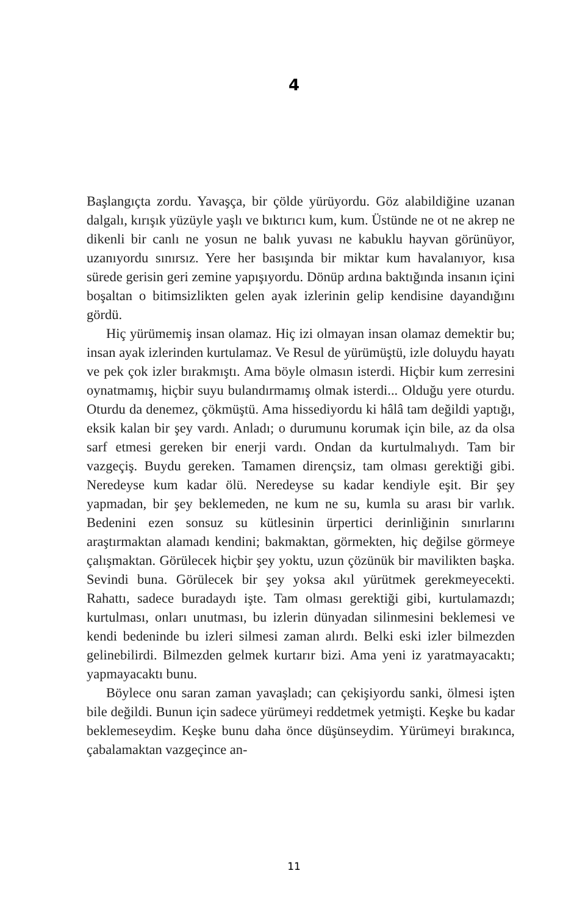4
Başlangıçta zordu. Yavaşça, bir çölde yürüyordu. Göz alabildiğine uzanan dalgalı, kırışık yüzüyle yaşlı ve bıktırıcı kum, kum. Üstünde ne ot ne akrep ne dikenli bir canlı ne yosun ne balık yuvası ne kabuklu hayvan görünüyor, uzanıyordu sınırsız. Yere her basışında bir miktar kum havalanıyor, kısa sürede gerisin geri zemine yapışıyordu. Dönüp ardına baktığında insanın içini boşaltan o bitimsizlikten gelen ayak izlerinin gelip kendisine dayandığını gördü.
Hiç yürümemiş insan olamaz. Hiç izi olmayan insan olamaz demektir bu; insan ayak izlerinden kurtulamaz. Ve Resul de yürümüştü, izle doluydu hayatı ve pek çok izler bırakmıştı. Ama böyle olmasın isterdi. Hiçbir kum zerresini oynatmamış, hiçbir suyu bulandırmamış olmak isterdi... Olduğu yere oturdu. Oturdu da denemez, çökmüştü. Ama hissediyordu ki hâlâ tam değildi yaptığı, eksik kalan bir şey vardı. Anladı; o durumunu korumak için bile, az da olsa sarf etmesi gereken bir enerji vardı. Ondan da kurtulmalıydı. Tam bir vazgeçiş. Buydu gereken. Tamamen dirençsiz, tam olması gerektiği gibi. Neredeyse kum kadar ölü. Neredeyse su kadar kendiyle eşit. Bir şey yapmadan, bir şey beklemeden, ne kum ne su, kumla su arası bir varlık. Bedenini ezen sonsuz su kütlesinin ürpertici derinliğinin sınırlarını araştırmaktan alamadı kendini; bakmaktan, görmekten, hiç değilse görmeye çalışmaktan. Görülecek hiçbir şey yoktu, uzun çözünük bir mavilikten başka. Sevindi buna. Görülecek bir şey yoksa akıl yürütmek gerekmeyecekti. Rahattı, sadece buradaydı işte. Tam olması gerektiği gibi, kurtulamazdı; kurtulması, onları unutması, bu izlerin dünyadan silinmesini beklemesi ve kendi bedeninde bu izleri silmesi zaman alırdı. Belki eski izler bilmezden gelinebilirdi. Bilmezden gelmek kurtarır bizi. Ama yeni iz yaratmayacaktı; yapmayacaktı bunu.
Böylece onu saran zaman yavaşladı; can çekişiyordu sanki, ölmesi işten bile değildi. Bunun için sadece yürümeyi reddetmek yetmişti. Keşke bu kadar beklemeseydim. Keşke bunu daha önce düşünseydim. Yürümeyi bırakınca, çabalamaktan vazgeçince an-
11